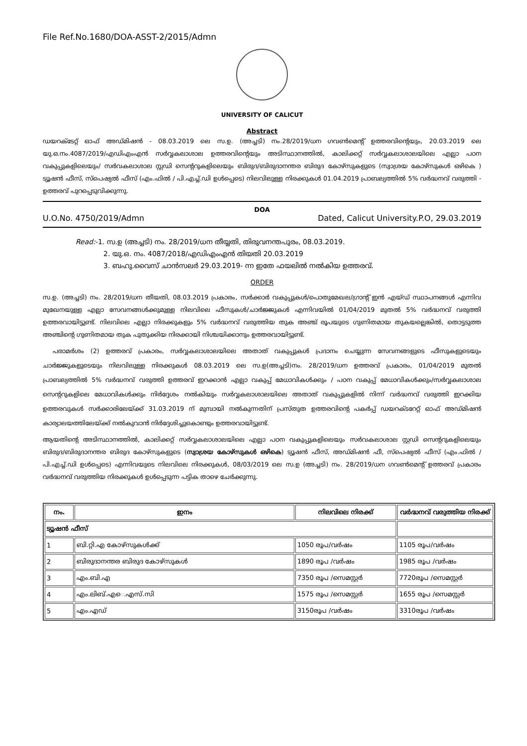File Ref.No.1680/DOA-ASST-2/2015/Admn
UNIVERSITY OF CALICUT
Abstract
ഡയറക്ടേറ്റ് ഓഫ് അഡ്മിഷൻ - 08.03.2019 ലെ സ.ഉ. (അച്ചടി) നം.28/2019/ധന ഗവൺമെന്റ് ഉത്തരവിന്റെയും, 20.03.2019 ലെ യു.ഒ.നം.4087/2019/എഡിഎംഎൻ സർവ്വകലാശാല ഉത്തരവിന്റെയും അടിസ്ഥാനത്തിൽ, കാലിക്കറ്റ് സർവ്വകലാശാലയിലെ എല്ലാ പഠന വകുപ്പുകളിലെയും/ സർവകലാശാല സ്റ്റഡി സെന്ററുകളിലെയും ബിരുദ/ബിരുദാനന്തര ബിരുദ കോഴ്സുകളുടെ (സ്വാശ്രയ കോഴ്സുകൾ ഒഴികെ ) ട്യൂഷൻ ഫീസ്, സ്പെഷ്യൽ ഫീസ് (എം.ഫിൽ / പി.എച്ച്.ഡി ഉൾപ്പെടെ) നിലവിലുള്ള നിരക്കുകൾ 01.04.2019 പ്രാബല്യത്തിൽ 5% വർദ്ധനവ് വരുത്തി - ഉത്തരവ് പുറപ്പെടുവിക്കുന്നു.
DOA
U.O.No. 4750/2019/Admn Dated, Calicut University.P.O, 29.03.2019
Read:-1. സ.ഉ (അച്ചടി) നം. 28/2019/ധന തീയ്യതി, തിരുവനന്തപുരം, 08.03.2019.
2. യു.ഒ. നം. 4087/2018/എഡിഎംഎൻ തിയതി 20.03.2019
3. ബഹു.വൈസ് ചാൻസലർ 29.03.2019- ന്ന ഇതേ ഫയലിൽ നൽകിയ ഉത്തരവ്.
ORDER
സ.ഉ. (അച്ചടി) നം. 28/2019/ധന തീയതി, 08.03.2019 പ്രകാരം, സർക്കാർ വകുപ്പുകൾ/പൊതുമേഖല/ഗ്രാന്റ് ഇൻ എയ്ഡ് സ്ഥാപനങ്ങൾ എന്നിവ മുഖേനയുള്ള എല്ലാ സേവനങ്ങൾക്കുമുള്ള നിലവിലെ ഫീസുകൾ/ചാർജ്ജുകൾ എന്നിവയിൽ 01/04/2019 മുതൽ 5% വർദ്ധനവ് വരുത്തി ഉത്തരവായിട്ടുണ്ട്. നിലവിലെ എല്ലാ നിരക്കുകളും 5% വർദ്ധനവ് വരുത്തിയ തുക അഞ്ച് രൂപയുടെ ഗുണിതമായ തുകയല്ലെങ്കിൽ, തൊട്ടടുത്ത അഞ്ചിന്റെ ഗുണിതമായ തുക പുതുക്കിയ നിരക്കായി നിശ്ചയിക്കാനും ഉത്തരവായിട്ടുണ്ട്.
പരാമർശം (2) ഉത്തരവ് പ്രകാരം, സർവ്വകലാശാലയിലെ അതാത് വകുപ്പുകൾ പ്രദാനം ചെയ്യുന്ന സേവനങ്ങളുടെ ഫീസുകളുടെയും ചാർജ്ജുകളുടെയും നിലവിലുള്ള നിരക്കുകൾ 08.03.2019 ലെ സ.ഉ(അച്ചടി)നം. 28/2019/ധന ഉത്തരവ് പ്രകാരം, 01/04/2019 മുതൽ പ്രാബല്യത്തിൽ 5% വർദ്ധനവ് വരുത്തി ഉത്തരവ് ഇറക്കാൻ എല്ലാ വകുപ്പ് മേധാവികൾക്കും / പഠന വകുപ്പ് മേധാവികൾക്കും/സർവ്വകലാശാല സെന്ററുകളിലെ മേധാവികൾക്കും നിർദ്ദേശം നൽകിയും സർവ്വകലാശാലയിലെ അതാത് വകുപ്പുകളിൽ നിന്ന് വർദ്ധനവ് വരുത്തി ഇറക്കിയ ഉത്തരവുകൾ സർക്കാരിലേയ്ക്ക് 31.03.2019 ന് മുമ്പായി നൽകുന്നതിന് പ്രസ്തുത ഉത്തരവിന്റെ പകർപ്പ് ഡയറക്ടറേറ്റ് ഓഫ് അഡ്മിഷൻ കാര്യാലയത്തിലേയ്ക്ക് നൽകുവാൻ നിർദ്ദേശിച്ചുകൊണ്ടും ഉത്തരവായിട്ടുണ്ട്.
ആയതിന്റെ അടിസ്ഥാനത്തിൽ, കാലിക്കറ്റ് സർവ്വകലാശാലയിലെ എല്ലാ പഠന വകുപ്പുകളിലെയും സർവകലാശാല സ്റ്റഡി സെന്ററുകളിലെയും ബിരുദ/ബിരുദാനന്തര ബിരുദ കോഴ്സുകളുടെ (സ്വാശ്രയ കോഴ്സുകൾ ഒഴികെ) ട്യൂഷൻ ഫീസ്, അഡ്മിഷൻ ഫീ, സ്പെഷ്യൽ ഫീസ് (എം.ഫിൽ / പി.എച്ച്.ഡി ഉൾപ്പെടെ) എന്നിവയുടെ നിലവിലെ നിരക്കുകൾ, 08/03/2019 ലെ സ.ഉ (അച്ചടി) നം. 28/2019/ധന ഗവൺമെന്റ് ഉത്തരവ് പ്രകാരം വർദ്ധനവ് വരുത്തിയ നിരക്കുകൾ ഉൾപ്പെടുന്ന പട്ടിക താഴെ ചേർക്കുന്നു.
| നം. | ഇനം | നിലവിലെ നിരക്ക് | വർദ്ധനവ് വരുത്തിയ നിരക്ക് |
| --- | --- | --- | --- |
| ട്യൂഷൻ ഫീസ് | | | |
| 1 | ബി.റ്റി.എ കോഴ്സുകൾക്ക് | 1050 രൂപ/വർഷം | 1105 രൂപ/വർഷം |
| 2 | ബിരുദാനന്തര ബിരുദ കോഴ്സുകൾ | 1890 രൂപ /വർഷം | 1985 രൂപ /വർഷം |
| 3 | എം.ബി.എ | 7350 രൂപ /സെമസ്റ്റർ | 7720രൂപ /സെമസ്റ്റർ |
| 4 | എം.ലിബ്.എെ.എസ്.സി | 1575 രൂപ /സെമസ്റ്റർ | 1655 രൂപ /സെമസ്റ്റർ |
| 5 | എം.എഡ് | 3150രൂപ /വർഷം | 3310രൂപ /വർഷം |